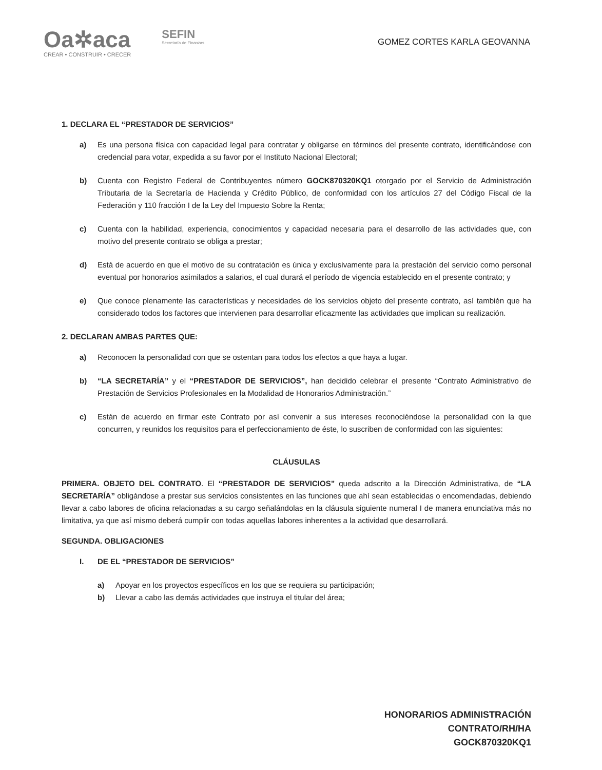Oa✲aca
CREAR • CONSTRUIR • CRECER
SEFIN
Secretaría de Finanzas
GOMEZ CORTES KARLA GEOVANNA
1. DECLARA EL “PRESTADOR DE SERVICIOS”
a) Es una persona física con capacidad legal para contratar y obligarse en términos del presente contrato, identificándose con credencial para votar, expedida a su favor por el Instituto Nacional Electoral;
b) Cuenta con Registro Federal de Contribuyentes número GOCK870320KQ1 otorgado por el Servicio de Administración Tributaria de la Secretaría de Hacienda y Crédito Público, de conformidad con los artículos 27 del Código Fiscal de la Federación y 110 fracción I de la Ley del Impuesto Sobre la Renta;
c) Cuenta con la habilidad, experiencia, conocimientos y capacidad necesaria para el desarrollo de las actividades que, con motivo del presente contrato se obliga a prestar;
d) Está de acuerdo en que el motivo de su contratación es única y exclusivamente para la prestación del servicio como personal eventual por honorarios asimilados a salarios, el cual durará el período de vigencia establecido en el presente contrato; y
e) Que conoce plenamente las características y necesidades de los servicios objeto del presente contrato, así también que ha considerado todos los factores que intervienen para desarrollar eficazmente las actividades que implican su realización.
2. DECLARAN AMBAS PARTES QUE:
a) Reconocen la personalidad con que se ostentan para todos los efectos a que haya a lugar.
b) “LA SECRETARÍA” y el “PRESTADOR DE SERVICIOS”, han decidido celebrar el presente “Contrato Administrativo de Prestación de Servicios Profesionales en la Modalidad de Honorarios Administración.”
c) Están de acuerdo en firmar este Contrato por así convenir a sus intereses reconociéndose la personalidad con la que concurren, y reunidos los requisitos para el perfeccionamiento de éste, lo suscriben de conformidad con las siguientes:
CLÁUSULAS
PRIMERA. OBJETO DEL CONTRATO. El “PRESTADOR DE SERVICIOS” queda adscrito a la Dirección Administrativa, de “LA SECRETARÍA” obligándose a prestar sus servicios consistentes en las funciones que ahí sean establecidas o encomendadas, debiendo llevar a cabo labores de oficina relacionadas a su cargo señalándolas en la cláusula siguiente numeral I de manera enunciativa más no limitativa, ya que así mismo deberá cumplir con todas aquellas labores inherentes a la actividad que desarrollará.
SEGUNDA. OBLIGACIONES
I. DE EL “PRESTADOR DE SERVICIOS”
a) Apoyar en los proyectos específicos en los que se requiera su participación;
b) Llevar a cabo las demás actividades que instruya el titular del área;
HONORARIOS ADMINISTRACIÓN
CONTRATO/RH/HA
GOCK870320KQ1